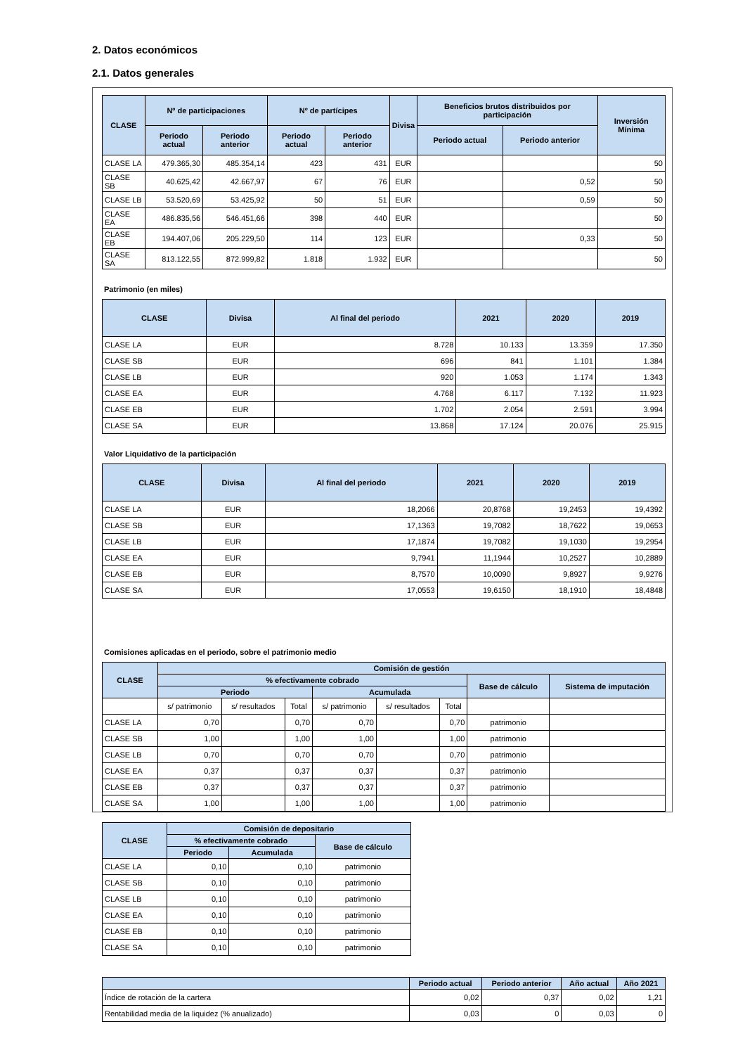2. Datos económicos
2.1. Datos generales
| CLASE | Nº de participaciones | | Nº de partícipes | | Divisa | Beneficios brutos distribuidos por participación | | Inversión Mínima |
| --- | --- | --- | --- | --- | --- | --- | --- | --- |
| | Periodo actual | Periodo anterior | Periodo actual | Periodo anterior | | Periodo actual | Periodo anterior | |
| CLASE LA | 479.365,30 | 485.354,14 | 423 | 431 | EUR | | | 50 |
| CLASE SB | 40.625,42 | 42.667,97 | 67 | 76 | EUR | | 0,52 | 50 |
| CLASE LB | 53.520,69 | 53.425,92 | 50 | 51 | EUR | | 0,59 | 50 |
| CLASE EA | 486.835,56 | 546.451,66 | 398 | 440 | EUR | | | 50 |
| CLASE EB | 194.407,06 | 205.229,50 | 114 | 123 | EUR | | 0,33 | 50 |
| CLASE SA | 813.122,55 | 872.999,82 | 1.818 | 1.932 | EUR | | | 50 |
Patrimonio (en miles)
| CLASE | Divisa | Al final del periodo | 2021 | 2020 | 2019 |
| --- | --- | --- | --- | --- | --- |
| CLASE LA | EUR | 8.728 | 10.133 | 13.359 | 17.350 |
| CLASE SB | EUR | 696 | 841 | 1.101 | 1.384 |
| CLASE LB | EUR | 920 | 1.053 | 1.174 | 1.343 |
| CLASE EA | EUR | 4.768 | 6.117 | 7.132 | 11.923 |
| CLASE EB | EUR | 1.702 | 2.054 | 2.591 | 3.994 |
| CLASE SA | EUR | 13.868 | 17.124 | 20.076 | 25.915 |
Valor Liquidativo de la participación
| CLASE | Divisa | Al final del periodo | 2021 | 2020 | 2019 |
| --- | --- | --- | --- | --- | --- |
| CLASE LA | EUR | 18,2066 | 20,8768 | 19,2453 | 19,4392 |
| CLASE SB | EUR | 17,1363 | 19,7082 | 18,7622 | 19,0653 |
| CLASE LB | EUR | 17,1874 | 19,7082 | 19,1030 | 19,2954 |
| CLASE EA | EUR | 9,7941 | 11,1944 | 10,2527 | 10,2889 |
| CLASE EB | EUR | 8,7570 | 10,0090 | 9,8927 | 9,9276 |
| CLASE SA | EUR | 17,0553 | 19,6150 | 18,1910 | 18,4848 |
Comisiones aplicadas en el periodo, sobre el patrimonio medio
| CLASE | Comisión de gestión | | | | | | | |
| --- | --- | --- | --- | --- | --- | --- | --- | --- |
| | % efectivamente cobrado | | | | | | Base de cálculo | Sistema de imputación |
| | Periodo | | | Acumulada | | | | |
| | s/ patrimonio | s/ resultados | Total | s/ patrimonio | s/ resultados | Total | | |
| CLASE LA | 0,70 | | 0,70 | 0,70 | | 0,70 | patrimonio | |
| CLASE SB | 1,00 | | 1,00 | 1,00 | | 1,00 | patrimonio | |
| CLASE LB | 0,70 | | 0,70 | 0,70 | | 0,70 | patrimonio | |
| CLASE EA | 0,37 | | 0,37 | 0,37 | | 0,37 | patrimonio | |
| CLASE EB | 0,37 | | 0,37 | 0,37 | | 0,37 | patrimonio | |
| CLASE SA | 1,00 | | 1,00 | 1,00 | | 1,00 | patrimonio | |
| CLASE | Comisión de depositario | | |
| --- | --- | --- | --- |
| | % efectivamente cobrado | | Base de cálculo |
| | Periodo | Acumulada | |
| CLASE LA | 0,10 | 0,10 | patrimonio |
| CLASE SB | 0,10 | 0,10 | patrimonio |
| CLASE LB | 0,10 | 0,10 | patrimonio |
| CLASE EA | 0,10 | 0,10 | patrimonio |
| CLASE EB | 0,10 | 0,10 | patrimonio |
| CLASE SA | 0,10 | 0,10 | patrimonio |
| | Periodo actual | Periodo anterior | Año actual | Año 2021 |
| --- | --- | --- | --- | --- |
| Índice de rotación de la cartera | 0,02 | 0,37 | 0,02 | 1,21 |
| Rentabilidad media de la liquidez (% anualizado) | 0,03 | 0 | 0,03 | 0 |